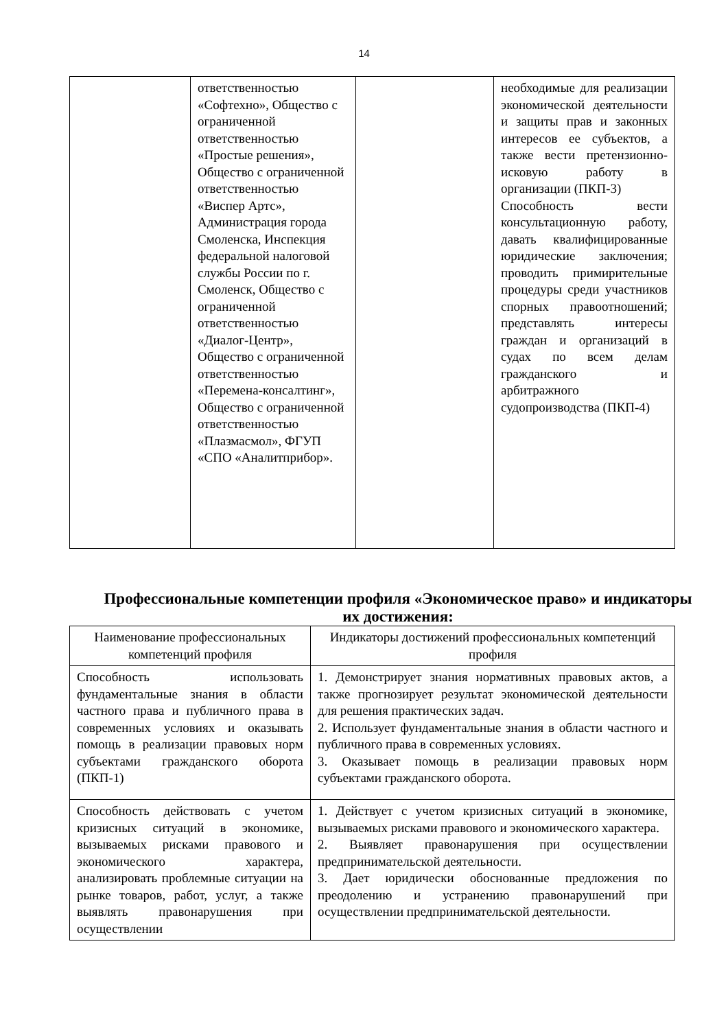14
| | ответственностью «Софтехно», Общество с ограниченной ответственностью «Простые решения», Общество с ограниченной ответственностью «Виспер Артс», Администрация города Смоленска, Инспекция федеральной налоговой службы России по г. Смоленск, Общество с ограниченной ответственностью «Диалог-Центр», Общество с ограниченной ответственностью «Перемена-консалтинг», Общество с ограниченной ответственностью «Плазмасмол», ФГУП «СПО «Аналитприбор». | | необходимые для реализации экономической деятельности и защиты прав и законных интересов ее субъектов, а также вести претензионно-исковую работу в организации (ПКП-3) Способность вести консультационную работу, давать квалифицированные юридические заключения; проводить примирительные процедуры среди участников спорных правоотношений; представлять интересы граждан и организаций в судах по всем делам гражданского и арбитражного судопроизводства (ПКП-4) |
Профессиональные компетенции профиля «Экономическое право» и индикаторы их достижения:
| Наименование профессиональных компетенций профиля | Индикаторы достижений профессиональных компетенций профиля |
| --- | --- |
| Способность использовать фундаментальные знания в области частного права и публичного права в современных условиях и оказывать помощь в реализации правовых норм субъектами гражданского оборота (ПКП-1) | 1. Демонстрирует знания нормативных правовых актов, а также прогнозирует результат экономической деятельности для решения практических задач. 2. Использует фундаментальные знания в области частного и публичного права в современных условиях. 3. Оказывает помощь в реализации правовых норм субъектами гражданского оборота. |
| Способность действовать с учетом кризисных ситуаций в экономике, вызываемых рисками правового и экономического характера, анализировать проблемные ситуации на рынке товаров, работ, услуг, а также выявлять правонарушения при осуществлении | 1. Действует с учетом кризисных ситуаций в экономике, вызываемых рисками правового и экономического характера. 2. Выявляет правонарушения при осуществлении предпринимательской деятельности. 3. Дает юридически обоснованные предложения по преодолению и устранению правонарушений при осуществлении предпринимательской деятельности. |